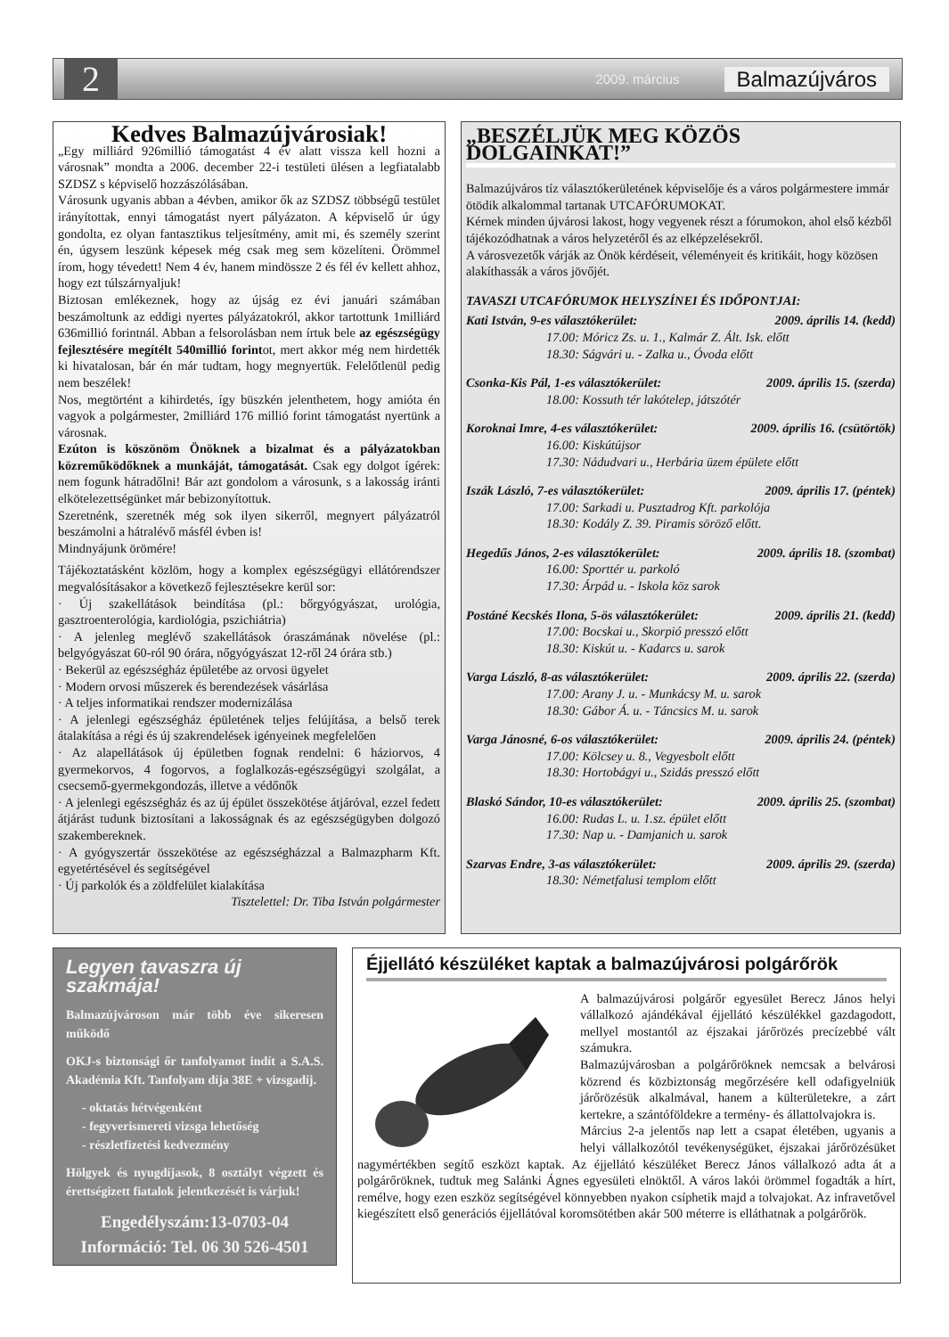2 2009. március Balmazújváros
Kedves Balmazújvárosiak!
„Egy milliárd 926millió támogatást 4 év alatt vissza kell hozni a városnak” mondta a 2006. december 22-i testületi ülésen a legfiatalabb SZDSZ s képviselő hozzászólásában.
Városunk ugyanis abban a 4évben, amikor ők az SZDSZ többségű testület irányítottak, ennyi támogatást nyert pályázaton. A képviselő úr úgy gondolta, ez olyan fantasztikus teljesítmény, amit mi, és személy szerint én, úgysem leszünk képesek még csak meg sem közelíteni. Örömmel írom, hogy tévedett! Nem 4 év, hanem mindössze 2 és fél év kellett ahhoz, hogy ezt túlszárnyaljuk!
Biztosan emlékeznek, hogy az újság ez évi januári számában beszámoltunk az eddigi nyertes pályázatokról, akkor tartottunk 1milliárd 636millió forintnál. Abban a felsorolásban nem írtuk bele az egészségügy fejlesztésére megítélt 540millió forintot, mert akkor még nem hirdették ki hivatalosan, bár én már tudtam, hogy megnyertük. Felelőtlenül pedig nem beszélek!
Nos, megtörtént a kihirdetés, így büszkén jelenthetem, hogy amióta én vagyok a polgármester, 2milliárd 176 millió forint támogatást nyertünk a városnak.
Ezúton is köszönöm Önöknek a bizalmat és a pályázatokban közreműködőknek a munkáját, támogatását. Csak egy dolgot ígérek: nem fogunk hátradőlni! Bár azt gondolom a városunk, s a lakosság iránti elkötelezettségünket már bebizonyítottuk.
Szeretnénk, szeretnék még sok ilyen sikerről, megnyert pályázatról beszámolni a hátralévő másfél évben is!
Mindnyájunk örömére!
Tájékoztatásként közlöm, hogy a komplex egészségügyi ellátórendszer megvalósításakor a következő fejlesztésekre kerül sor:
· Új szakellátások beindítása (pl.: bőrgyógyászat, urológia, gasztroenterológia, kardiológia, pszichiátria)
· A jelenleg meglévő szakellátások óraszámának növelése (pl.: belgyógyászat 60-ról 90 órára, nőgyógyászat 12-ről 24 órára stb.)
· Bekerül az egészségház épületébe az orvosi ügyelet
· Modern orvosi műszerek és berendezések vásárlása
· A teljes informatikai rendszer modernizálása
· A jelenlegi egészségház épületének teljes felújítása, a belső terek átalakítása a régi és új szakrendelések igényeinek megfelelően
· Az alapellátások új épületben fognak rendelni: 6 háziorvos, 4 gyermekorvos, 4 fogorvos, a foglalkozás-egészségügyi szolgálat, a csecsemő-gyermekgondozás, illetve a védőnők
· A jelenlegi egészségház és az új épület összekötése átjáróval, ezzel fedett átjárást tudunk biztosítani a lakosságnak és az egészségügyben dolgozó szakembereknek.
· A gyógyszertár összekötése az egészségházzal a Balmazpharm Kft. egyetértésével és segítségével
· Új parkolók és a zöldfelület kialakítása
Tisztelettel: Dr. Tiba István polgármester
„BESZÉLJÜK MEG KÖZÖS DOLGAINKAT!”
Balmazújváros tíz választókerületének képviselője és a város polgármestere immár ötödik alkalommal tartanak UTCAFÓRUMOKAT.
Kérnek minden újvárosi lakost, hogy vegyenek részt a fórumokon, ahol első kézből tájékozódhatnak a város helyzetéről és az elképzelésekről.
A városvezetők várják az Önök kérdéseit, véleményeit és kritikáit, hogy közösen alakíthassák a város jövőjét.
TAVASZI UTCAFÓRUMOK HELYSZÍNEI ÉS IDŐPONTJAI:
Kati István, 9-es választókerület: 2009. április 14. (kedd)
17.00: Móricz Zs. u. 1., Kalmár Z. Ált. Isk. előtt
18.30: Ságvári u. - Zalka u., Óvoda előtt
Csonka-Kis Pál, 1-es választókerület: 2009. április 15. (szerda)
18.00: Kossuth tér lakótelep, játszótér
Koroknai Imre, 4-es választókerület: 2009. április 16. (csütörtök)
16.00: Kiskútújsor
17.30: Nádudvari u., Herbária üzem épülete előtt
Iszák László, 7-es választókerület: 2009. április 17. (péntek)
17.00: Sarkadi u. Pusztadrog Kft. parkolója
18.30: Kodály Z. 39. Piramis söröző előtt.
Hegedűs János, 2-es választókerület: 2009. április 18. (szombat)
16.00: Sporttér u. parkoló
17.30: Árpád u. - Iskola köz sarok
Postáné Kecskés Ilona, 5-ös választókerület: 2009. április 21. (kedd)
17.00: Bocskai u., Skorpió presszó előtt
18.30: Kiskút u. - Kadarcs u. sarok
Varga László, 8-as választókerület: 2009. április 22. (szerda)
17.00: Arany J. u. - Munkácsy M. u. sarok
18.30: Gábor Á. u. - Táncsics M. u. sarok
Varga Jánosné, 6-os választókerület: 2009. április 24. (péntek)
17.00: Kölcsey u. 8., Vegyesbolt előtt
18.30: Hortobágyi u., Szidás presszó előtt
Blaskó Sándor, 10-es választókerület: 2009. április 25. (szombat)
16.00: Rudas L. u. 1.sz. épület előtt
17.30: Nap u. - Damjanich u. sarok
Szarvas Endre, 3-as választókerület: 2009. április 29. (szerda)
18.30: Németfalusi templom előtt
Legyen tavaszra új szakmája!
Balmazújvároson már több éve sikeresen működő
OKJ-s biztonsági őr tanfolyamot indít a S.A.S. Akadémia Kft. Tanfolyam díja 38E + vizsgadíj.
- oktatás hétvégenként
- fegyverismereti vizsga lehetőség
- részletfizetési kedvezmény
Hölgyek és nyugdíjasok, 8 osztályt végzett és érettségizett fiatalok jelentkezését is várjuk!
Engedélyszám:13-0703-04
Információ: Tel. 06 30 526-4501
Éjjellátó készüléket kaptak a balmazújvárosi polgárőrök
A balmazújvárosi polgárőr egyesület Berecz János helyi vállalkozó ajándékával éjjellátó készülékkel gazdagodott, mellyel mostantól az éjszakai járőrözés precízebbé vált számukra.
Balmazújvárosban a polgárőröknek nemcsak a belvárosi közrend és közbiztonság megőrzésére kell odafigyelniük járőrözésük alkalmával, hanem a külterületekre, a zárt kertekre, a szántóföldekre a termény- és állattolvajokra is.
Március 2-a jelentős nap lett a csapat életében, ugyanis a helyi vállalkozótól tevékenységüket, éjszakai járőrözésüket nagymértékben segítő eszközt kaptak. Az éjjellátó készüléket Berecz János vállalkozó adta át a polgárőröknek, tudtuk meg Salánki Ágnes egyesületi elnöktől. A város lakói örömmel fogadták a hírt, remélve, hogy ezen eszköz segítségével könnyebben nyakon csíphetik majd a tolvajokat. Az infravetővel kiegészített első generációs éjjellátóval koromsötétben akár 500 méterre is elláthatnak a polgárőrök.